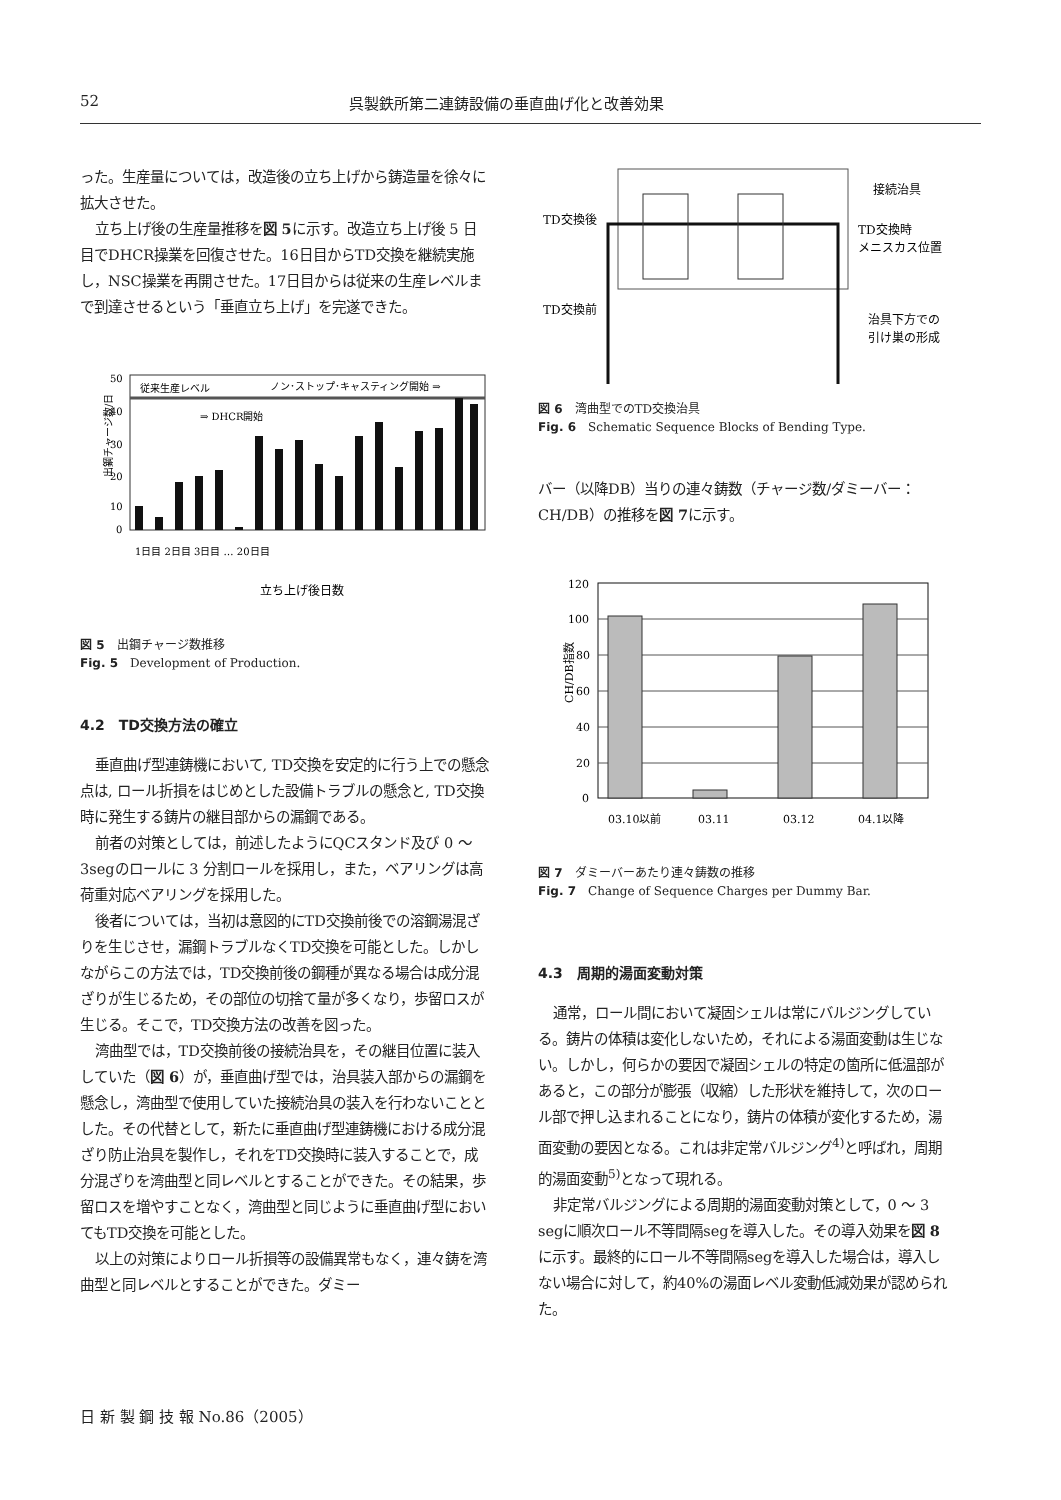52 呉製鉄所第二連鋳設備の垂直曲げ化と改善効果
った。生産量については，改造後の立ち上げから鋳造量を徐々に拡大させた。
立ち上げ後の生産量推移を図 5に示す。改造立ち上げ後 5 日目でDHCR操業を回復させた。16日目からTD交換を継続実施し，NSC操業を再開させた。17日目からは従来の生産レベルまで到達させるという「垂直立ち上げ」を完遂できた。
従来生産レベル
ノン･ストップ･キャスティング開始 ⇒
⇒ DHCR開始
50
40
30
20
10
0
出鋼チャージ数/日
1日目 2日目 3日目 … 20日目
立ち上げ後日数
図 5　出鋼チャージ数推移
Fig. 5　Development of Production.
4.2　TD交換方法の確立
垂直曲げ型連鋳機において, TD交換を安定的に行う上での懸念点は, ロール折損をはじめとした設備トラブルの懸念と, TD交換時に発生する鋳片の継目部からの漏鋼である。
前者の対策としては，前述したようにQCスタンド及び 0 ～ 3segのロールに 3 分割ロールを採用し，また，ベアリングは高荷重対応ベアリングを採用した。
後者については，当初は意図的にTD交換前後での溶鋼湯混ざりを生じさせ，漏鋼トラブルなくTD交換を可能とした。しかしながらこの方法では，TD交換前後の鋼種が異なる場合は成分混ざりが生じるため，その部位の切捨て量が多くなり，歩留ロスが生じる。そこで，TD交換方法の改善を図った。
湾曲型では，TD交換前後の接続治具を，その継目位置に装入していた（図 6）が，垂直曲げ型では，治具装入部からの漏鋼を懸念し，湾曲型で使用していた接続治具の装入を行わないこととした。その代替として，新たに垂直曲げ型連鋳機における成分混ざり防止治具を製作し，それをTD交換時に装入することで，成分混ざりを湾曲型と同レベルとすることができた。その結果，歩留ロスを増やすことなく，湾曲型と同じように垂直曲げ型においてもTD交換を可能とした。
以上の対策によりロール折損等の設備異常もなく，連々鋳を湾曲型と同レベルとすることができた。ダミー
TD交換後
TD交換前
接続治具
TD交換時
メニスカス位置
治具下方での
引け巣の形成
図 6　湾曲型でのTD交換治具
Fig. 6　Schematic Sequence Blocks of Bending Type.
バー（以降DB）当りの連々鋳数（チャージ数/ダミーバー：CH/DB）の推移を図 7に示す。
120
100
80
60
40
20
0
CH/DB指数
03.10以前
03.11
03.12
04.1以降
図 7　ダミーバーあたり連々鋳数の推移
Fig. 7　Change of Sequence Charges per Dummy Bar.
4.3　周期的湯面変動対策
通常，ロール間において凝固シェルは常にバルジングしている。鋳片の体積は変化しないため，それによる湯面変動は生じない。しかし，何らかの要因で凝固シェルの特定の箇所に低温部があると，この部分が膨張（収縮）した形状を維持して，次のロール部で押し込まれることになり，鋳片の体積が変化するため，湯面変動の要因となる。これは非定常バルジング<sup>4)</sup>と呼ばれ，周期的湯面変動<sup>5)</sup>となって現れる。
非定常バルジングによる周期的湯面変動対策として，0 ～ 3 segに順次ロール不等間隔segを導入した。その導入効果を図 8に示す。最終的にロール不等間隔segを導入した場合は，導入しない場合に対して，約40%の湯面レベル変動低減効果が認められた。
日 新 製 鋼 技 報 No.86（2005）